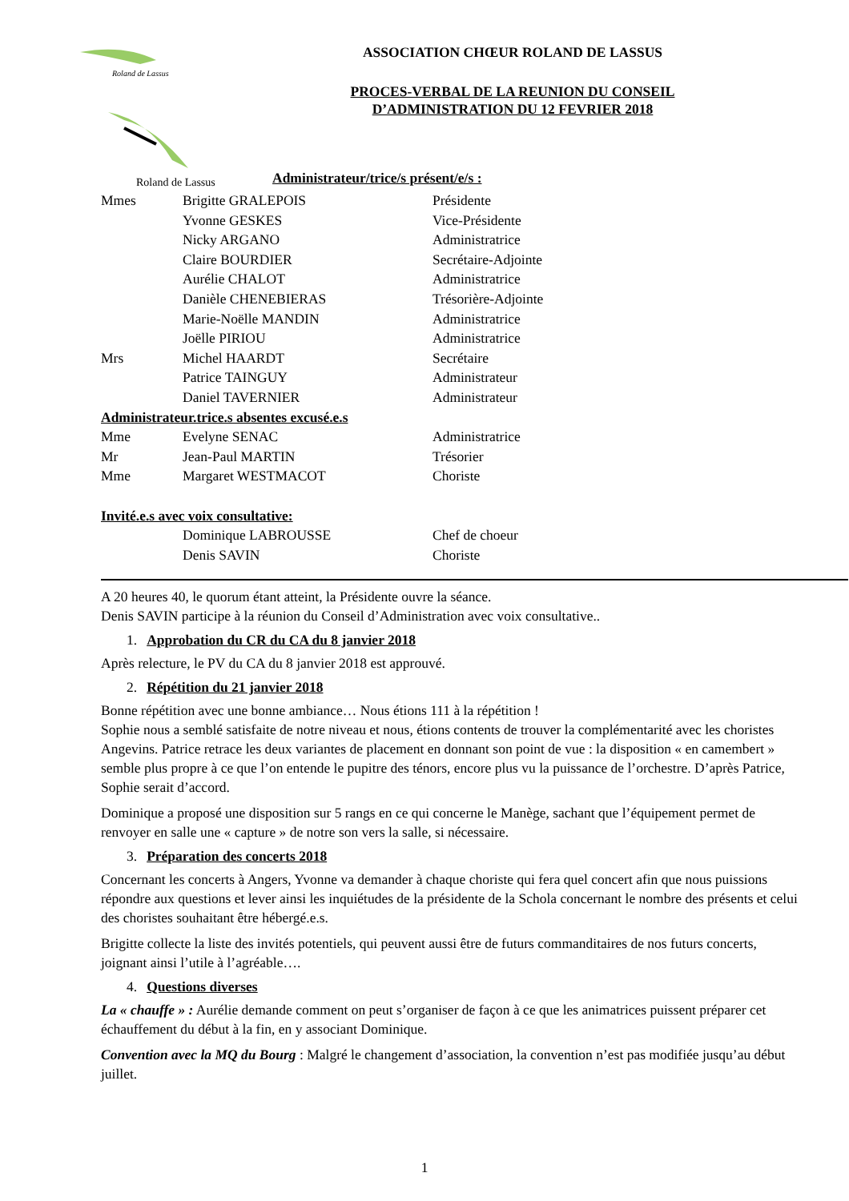Roland de Lassus
Roland de Lassus
ASSOCIATION CHŒUR ROLAND DE LASSUS
PROCES-VERBAL DE LA REUNION DU CONSEIL
D’ADMINISTRATION DU 12 FEVRIER 2018
Administrateur/trice/s présent/e/s :
| Mmes | Brigitte GRALEPOIS | Présidente |
| | Yvonne GESKES | Vice-Présidente |
| | Nicky ARGANO | Administratrice |
| | Claire BOURDIER | Secrétaire-Adjointe |
| | Aurélie CHALOT | Administratrice |
| | Danièle CHENEBIERAS | Trésorière-Adjointe |
| | Marie-Noëlle MANDIN | Administratrice |
| | Joëlle PIRIOU | Administratrice |
| Mrs | Michel HAARDT | Secrétaire |
| | Patrice TAINGUY | Administrateur |
| | Daniel TAVERNIER | Administrateur |
| Administrateur.trice.s absentes excusé.e.s | | |
| Mme | Evelyne SENAC | Administratrice |
| Mr | Jean-Paul MARTIN | Trésorier |
| Mme | Margaret WESTMACOT | Choriste |
| Invité.e.s avec voix consultative: | | |
| | Dominique LABROUSSE | Chef de choeur |
| | Denis SAVIN | Choriste |
A 20 heures 40, le quorum étant atteint, la Présidente ouvre la séance.
Denis SAVIN participe à la réunion du Conseil d’Administration avec voix consultative..
1. Approbation du CR du CA du 8 janvier 2018
Après relecture, le PV du CA du 8 janvier 2018 est approuvé.
2. Répétition du 21 janvier 2018
Bonne répétition avec une bonne ambiance… Nous étions 111 à la répétition !
Sophie nous a semblé satisfaite de notre niveau et nous, étions contents de trouver la complémentarité avec les choristes Angevins. Patrice retrace les deux variantes de placement en donnant son point de vue : la disposition « en camembert » semble plus propre à ce que l’on entende le pupitre des ténors, encore plus vu la puissance de l’orchestre. D’après Patrice, Sophie serait d’accord.
Dominique a proposé une disposition sur 5 rangs en ce qui concerne le Manège, sachant que l’équipement permet de renvoyer en salle une « capture » de notre son vers la salle, si nécessaire.
3. Préparation des concerts 2018
Concernant les concerts à Angers, Yvonne va demander à chaque choriste qui fera quel concert afin que nous puissions répondre aux questions et lever ainsi les inquiétudes de la présidente de la Schola concernant le nombre des présents et celui des choristes souhaitant être hébergé.e.s.
Brigitte collecte la liste des invités potentiels, qui peuvent aussi être de futurs commanditaires de nos futurs concerts, joignant ainsi l’utile à l’agréable….
4. Questions diverses
La « chauffe » : Aurélie demande comment on peut s’organiser de façon à ce que les animatrices puissent préparer cet échauffement du début à la fin, en y associant Dominique.
Convention avec la MQ du Bourg : Malgré le changement d’association, la convention n’est pas modifiée jusqu’au début juillet.
1